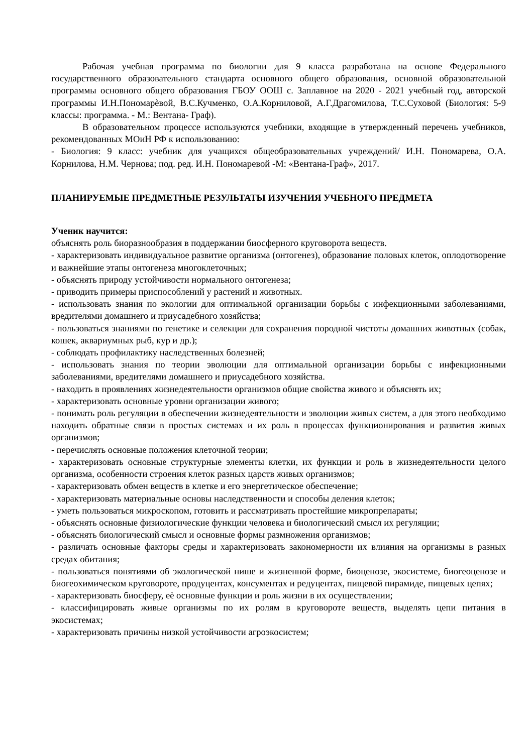Рабочая учебная программа по биологии для 9 класса разработана на основе Федерального государственного образовательного стандарта основного общего образования, основной образовательной программы основного общего образования ГБОУ ООШ с. Заплавное на 2020 - 2021 учебный год, авторской программы И.Н.Пономарѐвой, В.С.Кучменко, О.А.Корниловой, А.Г.Драгомилова, Т.С.Суховой (Биология: 5-9 классы: программа. - М.: Вентана- Граф).
В образовательном процессе используются учебники, входящие в утвержденный перечень учебников, рекомендованных МОиН РФ к использованию:
- Биология: 9 класс: учебник для учащихся общеобразовательных учреждений/ И.Н. Пономарева, О.А. Корнилова, Н.М. Чернова; под. ред. И.Н. Пономаревой -М: «Вентана-Граф», 2017.
ПЛАНИРУЕМЫЕ ПРЕДМЕТНЫЕ РЕЗУЛЬТАТЫ ИЗУЧЕНИЯ УЧЕБНОГО ПРЕДМЕТА
Ученик научится:
объяснять роль биоразнообразия в поддержании биосферного круговорота веществ.
- характеризовать индивидуальное развитие организма (онтогенез), образование половых клеток, оплодотворение и важнейшие этапы онтогенеза многоклеточных;
- объяснять природу устойчивости нормального онтогенеза;
- приводить примеры приспособлений у растений и животных.
- использовать знания по экологии для оптимальной организации борьбы с инфекционными заболеваниями, вредителями домашнего и приусадебного хозяйства;
- пользоваться знаниями по генетике и селекции для сохранения породной чистоты домашних животных (собак, кошек, аквариумных рыб, кур и др.);
- соблюдать профилактику наследственных болезней;
- использовать знания по теории эволюции для оптимальной организации борьбы с инфекционными заболеваниями, вредителями домашнего и приусадебного хозяйства.
- находить в проявлениях жизнедеятельности организмов общие свойства живого и объяснять их;
- характеризовать основные уровни организации живого;
- понимать роль регуляции в обеспечении жизнедеятельности и эволюции живых систем, а для этого необходимо находить обратные связи в простых системах и их роль в процессах функционирования и развития живых организмов;
- перечислять основные положения клеточной теории;
- характеризовать основные структурные элементы клетки, их функции и роль в жизнедеятельности целого организма, особенности строения клеток разных царств живых организмов;
- характеризовать обмен веществ в клетке и его энергетическое обеспечение;
- характеризовать материальные основы наследственности и способы деления клеток;
- уметь пользоваться микроскопом, готовить и рассматривать простейшие микропрепараты;
- объяснять основные физиологические функции человека и биологический смысл их регуляции;
- объяснять биологический смысл и основные формы размножения организмов;
- различать основные факторы среды и характеризовать закономерности их влияния на организмы в разных средах обитания;
- пользоваться понятиями об экологической нише и жизненной форме, биоценозе, экосистеме, биогеоценозе и биогеохимическом круговороте, продуцентах, консументах и редуцентах, пищевой пирамиде, пищевых цепях;
- характеризовать биосферу, еѐ основные функции и роль жизни в их осуществлении;
- классифицировать живые организмы по их ролям в круговороте веществ, выделять цепи питания в экосистемах;
- характеризовать причины низкой устойчивости агроэкосистем;